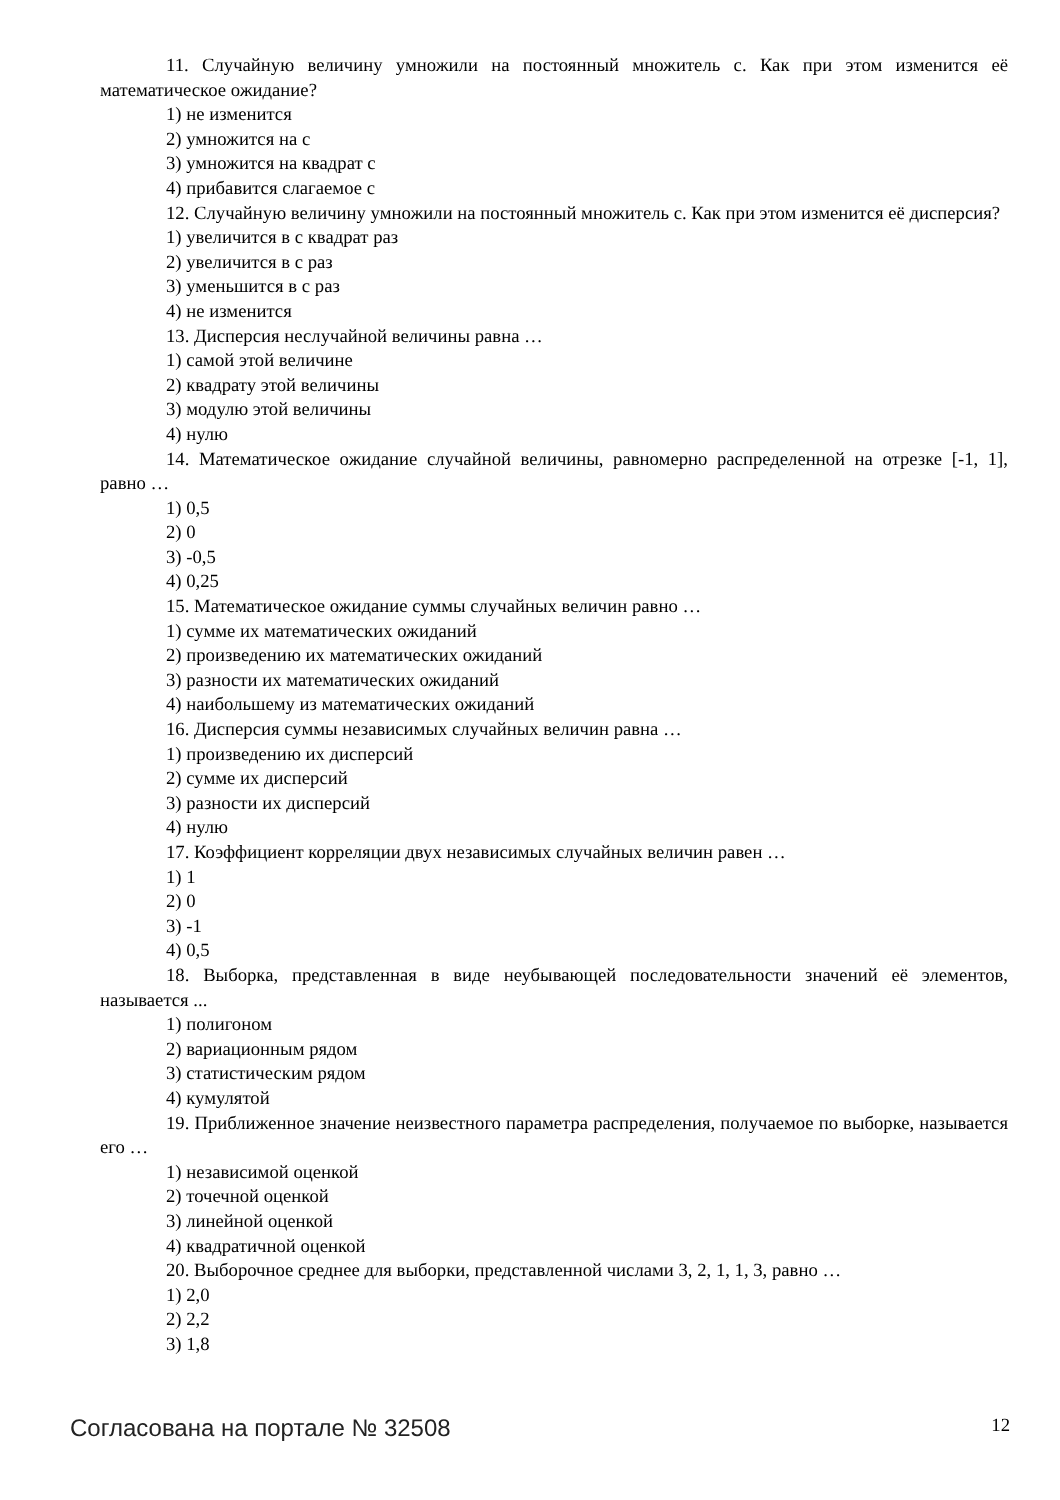11. Случайную величину умножили на постоянный множитель с. Как при этом изменится её математическое ожидание?
1) не изменится
2) умножится на с
3) умножится на квадрат с
4) прибавится слагаемое с
12. Случайную величину умножили на постоянный множитель с. Как при этом изменится её дисперсия?
1) увеличится в с квадрат раз
2) увеличится в с раз
3) уменьшится в с раз
4) не изменится
13. Дисперсия неслучайной величины равна …
1) самой этой величине
2) квадрату этой величины
3) модулю этой величины
4) нулю
14. Математическое ожидание случайной величины, равномерно распределенной на отрезке [-1, 1], равно …
1) 0,5
2) 0
3) -0,5
4) 0,25
15. Математическое ожидание суммы случайных величин равно …
1) сумме их математических ожиданий
2) произведению их математических ожиданий
3) разности их математических ожиданий
4) наибольшему из математических ожиданий
16. Дисперсия суммы независимых случайных величин равна …
1) произведению их дисперсий
2) сумме их дисперсий
3) разности их дисперсий
4) нулю
17. Коэффициент корреляции двух независимых случайных величин равен …
1) 1
2) 0
3) -1
4) 0,5
18. Выборка, представленная в виде неубывающей последовательности значений её элементов, называется ...
1) полигоном
2) вариационным рядом
3) статистическим рядом
4) кумулятой
19. Приближенное значение неизвестного параметра распределения, получаемое по выборке, называется его …
1) независимой оценкой
2) точечной оценкой
3) линейной оценкой
4) квадратичной оценкой
20. Выборочное среднее для выборки, представленной числами 3, 2, 1, 1, 3, равно …
1) 2,0
2) 2,2
3) 1,8
Согласована на портале № 32508 12